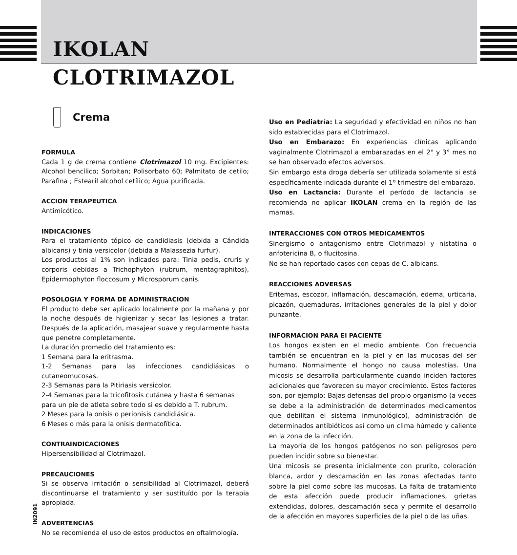IKOLAN
CLOTRIMAZOL
Crema
FORMULA
Cada 1 g de crema contiene Clotrimazol 10 mg. Excipientes: Alcohol bencílico; Sorbitan; Polisorbato 60; Palmitato de cetilo; Parafina ; Estearil alcohol cetílico; Agua purificada.
ACCION TERAPEUTICA
Antimicótico.
INDICACIONES
Para el tratamiento tópico de candidiasis (debida a Cándida albicans) y tinia versicolor (debida a Malassezia furfur).
Los productos al 1% son indicados para: Tinia pedis, cruris y corporis debidas a Trichophyton (rubrum, mentagraphitos), Epidermophyton floccosum y Microsporum canis.
POSOLOGIA Y FORMA DE ADMINISTRACION
El producto debe ser aplicado localmente por la mañana y por la noche después de higienizar y secar las lesiones a tratar. Después de la aplicación, masajear suave y regularmente hasta que penetre completamente.
La duración promedio del tratamiento es:
1 Semana para la eritrasma.
1-2 Semanas para las infecciones candidiásicas o cutaneomucosas.
2-3 Semanas para la Pitiriasis versicolor.
2-4 Semanas para la tricofitosis cutánea y hasta 6 semanas
para un pie de atleta sobre todo si es debido a T. rubrum.
2 Meses para la onisis o perionisis candidiásica.
6 Meses o más para la onisis dermatofítica.
CONTRAINDICACIONES
Hipersensibilidad al Clotrimazol.
PRECAUCIONES
Si se observa irritación o sensibilidad al Clotrimazol, deberá discontinuarse el tratamiento y ser sustituído por la terapia apropiada.
ADVERTENCIAS
No se recomienda el uso de estos productos en oftalmología.
Uso en Pediatría: La seguridad y efectividad en niños no han sido establecidas para el Clotrimazol.
Uso en Embarazo: En experiencias clínicas aplicando vaginalmente Clotrimazol a embarazadas en el 2° y 3° mes no se han observado efectos adversos.
Sin embargo esta droga debería ser utilizada solamente si está específicamente indicada durante el 1º trimestre del embarazo.
Uso en Lactancia: Durante el período de lactancia se recomienda no aplicar IKOLAN crema en la región de las mamas.
INTERACCIONES CON OTROS MEDICAMENTOS
Sinergismo o antagonismo entre Clotrimazol y nistatina o anfotericina B, o flucitosina.
No se han reportado casos con cepas de C. albicans.
REACCIONES ADVERSAS
Eritemas, escozor, inflamación, descamación, edema, urticaria, picazón, quemaduras, irritaciones generales de la piel y dolor punzante.
INFORMACION PARA El PACIENTE
Los hongos existen en el medio ambiente. Con frecuencia también se encuentran en la piel y en las mucosas del ser humano. Normalmente el hongo no causa molestias. Una micosis se desarrolla particularmente cuando inciden factores adicionales que favorecen su mayor crecimiento. Estos factores son, por ejemplo: Bajas defensas del propio organismo (a veces se debe a la administración de determinados medicamentos que debilitan el sistema inmunológico), administración de determinados antibióticos así como un clima húmedo y caliente en la zona de la infección.
La mayoría de los hongos patógenos no son peligrosos pero pueden incidir sobre su bienestar.
Una micosis se presenta inicialmente con prurito, coloración blanca, ardor y descamación en las zonas afectadas tanto sobre la piel como sobre las mucosas. La falta de tratamiento de esta afección puede producir inflamaciones, grietas extendidas, dolores, descamación seca y permite el desarrollo de la afección en mayores superficies de la piel o de las uñas.
IN2091